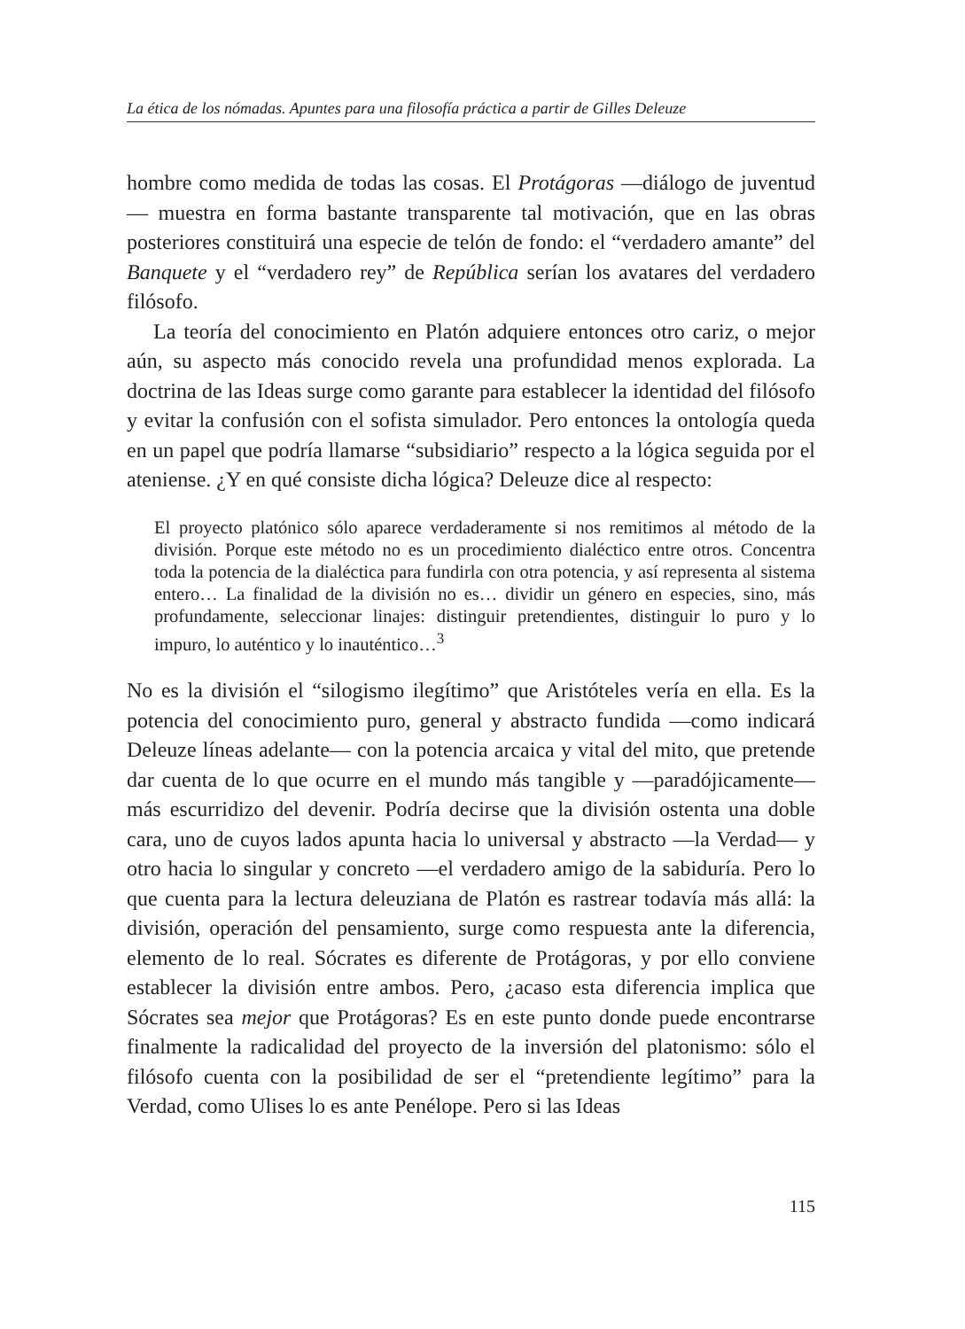La ética de los nómadas. Apuntes para una filosofía práctica a partir de Gilles Deleuze
hombre como medida de todas las cosas. El Protágoras —diálogo de juventud— muestra en forma bastante transparente tal motivación, que en las obras posteriores constituirá una especie de telón de fondo: el “verdadero amante” del Banquete y el “verdadero rey” de República serían los avatares del verdadero filósofo.
La teoría del conocimiento en Platón adquiere entonces otro cariz, o mejor aún, su aspecto más conocido revela una profundidad menos explorada. La doctrina de las Ideas surge como garante para establecer la identidad del filósofo y evitar la confusión con el sofista simulador. Pero entonces la ontología queda en un papel que podría llamarse “subsidiario” respecto a la lógica seguida por el ateniense. ¿Y en qué consiste dicha lógica? Deleuze dice al respecto:
El proyecto platónico sólo aparece verdaderamente si nos remitimos al método de la división. Porque este método no es un procedimiento dialéctico entre otros. Concentra toda la potencia de la dialéctica para fundirla con otra potencia, y así representa al sistema entero… La finalidad de la división no es… dividir un género en especies, sino, más profundamente, seleccionar linajes: distinguir pretendientes, distinguir lo puro y lo impuro, lo auténtico y lo inauténtico…<sup>3</sup>
No es la división el “silogismo ilegítimo” que Aristóteles vería en ella. Es la potencia del conocimiento puro, general y abstracto fundida —como indicará Deleuze líneas adelante— con la potencia arcaica y vital del mito, que pretende dar cuenta de lo que ocurre en el mundo más tangible y —paradójicamente— más escurridizo del devenir. Podría decirse que la división ostenta una doble cara, uno de cuyos lados apunta hacia lo universal y abstracto —la Verdad— y otro hacia lo singular y concreto —el verdadero amigo de la sabiduría. Pero lo que cuenta para la lectura deleuziana de Platón es rastrear todavía más allá: la división, operación del pensamiento, surge como respuesta ante la diferencia, elemento de lo real. Sócrates es diferente de Protágoras, y por ello conviene establecer la división entre ambos. Pero, ¿acaso esta diferencia implica que Sócrates sea mejor que Protágoras? Es en este punto donde puede encontrarse finalmente la radicalidad del proyecto de la inversión del platonismo: sólo el filósofo cuenta con la posibilidad de ser el “pretendiente legítimo” para la Verdad, como Ulises lo es ante Penélope. Pero si las Ideas
115